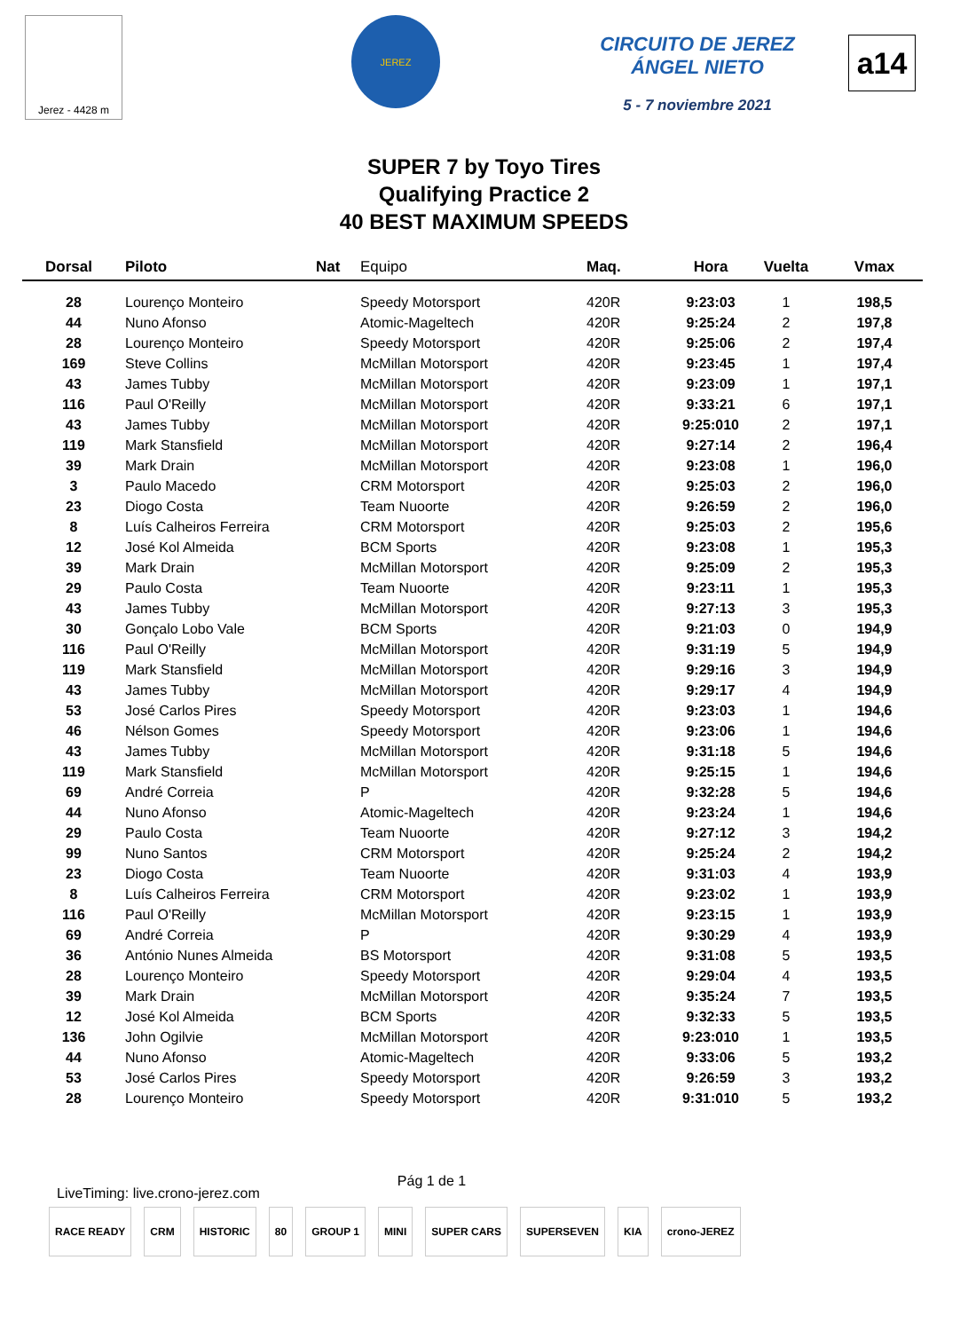Jerez - 4428 m
JEREZ
CIRCUITO DE JEREZ ÁNGEL NIETO
5 - 7 noviembre 2021
a14
SUPER 7 by Toyo Tires
Qualifying Practice 2
40 BEST MAXIMUM SPEEDS
| Dorsal | Piloto | Nat | Equipo | Maq. | Hora | Vuelta | Vmax |
| --- | --- | --- | --- | --- | --- | --- | --- |
| 28 | Lourenço Monteiro | | Speedy Motorsport | 420R | 9:23:03 | 1 | 198,5 |
| 44 | Nuno Afonso | | Atomic-Mageltech | 420R | 9:25:24 | 2 | 197,8 |
| 28 | Lourenço Monteiro | | Speedy Motorsport | 420R | 9:25:06 | 2 | 197,4 |
| 169 | Steve Collins | | McMillan Motorsport | 420R | 9:23:45 | 1 | 197,4 |
| 43 | James Tubby | | McMillan Motorsport | 420R | 9:23:09 | 1 | 197,1 |
| 116 | Paul O'Reilly | | McMillan Motorsport | 420R | 9:33:21 | 6 | 197,1 |
| 43 | James Tubby | | McMillan Motorsport | 420R | 9:25:010 | 2 | 197,1 |
| 119 | Mark Stansfield | | McMillan Motorsport | 420R | 9:27:14 | 2 | 196,4 |
| 39 | Mark Drain | | McMillan Motorsport | 420R | 9:23:08 | 1 | 196,0 |
| 3 | Paulo Macedo | | CRM Motorsport | 420R | 9:25:03 | 2 | 196,0 |
| 23 | Diogo Costa | | Team Nuoorte | 420R | 9:26:59 | 2 | 196,0 |
| 8 | Luís Calheiros Ferreira | | CRM Motorsport | 420R | 9:25:03 | 2 | 195,6 |
| 12 | José Kol Almeida | | BCM Sports | 420R | 9:23:08 | 1 | 195,3 |
| 39 | Mark Drain | | McMillan Motorsport | 420R | 9:25:09 | 2 | 195,3 |
| 29 | Paulo Costa | | Team Nuoorte | 420R | 9:23:11 | 1 | 195,3 |
| 43 | James Tubby | | McMillan Motorsport | 420R | 9:27:13 | 3 | 195,3 |
| 30 | Gonçalo Lobo Vale | | BCM Sports | 420R | 9:21:03 | 0 | 194,9 |
| 116 | Paul O'Reilly | | McMillan Motorsport | 420R | 9:31:19 | 5 | 194,9 |
| 119 | Mark Stansfield | | McMillan Motorsport | 420R | 9:29:16 | 3 | 194,9 |
| 43 | James Tubby | | McMillan Motorsport | 420R | 9:29:17 | 4 | 194,9 |
| 53 | José Carlos Pires | | Speedy Motorsport | 420R | 9:23:03 | 1 | 194,6 |
| 46 | Nélson Gomes | | Speedy Motorsport | 420R | 9:23:06 | 1 | 194,6 |
| 43 | James Tubby | | McMillan Motorsport | 420R | 9:31:18 | 5 | 194,6 |
| 119 | Mark Stansfield | | McMillan Motorsport | 420R | 9:25:15 | 1 | 194,6 |
| 69 | André Correia | | P | 420R | 9:32:28 | 5 | 194,6 |
| 44 | Nuno Afonso | | Atomic-Mageltech | 420R | 9:23:24 | 1 | 194,6 |
| 29 | Paulo Costa | | Team Nuoorte | 420R | 9:27:12 | 3 | 194,2 |
| 99 | Nuno Santos | | CRM Motorsport | 420R | 9:25:24 | 2 | 194,2 |
| 23 | Diogo Costa | | Team Nuoorte | 420R | 9:31:03 | 4 | 193,9 |
| 8 | Luís Calheiros Ferreira | | CRM Motorsport | 420R | 9:23:02 | 1 | 193,9 |
| 116 | Paul O'Reilly | | McMillan Motorsport | 420R | 9:23:15 | 1 | 193,9 |
| 69 | André Correia | | P | 420R | 9:30:29 | 4 | 193,9 |
| 36 | António Nunes Almeida | | BS Motorsport | 420R | 9:31:08 | 5 | 193,5 |
| 28 | Lourenço Monteiro | | Speedy Motorsport | 420R | 9:29:04 | 4 | 193,5 |
| 39 | Mark Drain | | McMillan Motorsport | 420R | 9:35:24 | 7 | 193,5 |
| 12 | José Kol Almeida | | BCM Sports | 420R | 9:32:33 | 5 | 193,5 |
| 136 | John Ogilvie | | McMillan Motorsport | 420R | 9:23:010 | 1 | 193,5 |
| 44 | Nuno Afonso | | Atomic-Mageltech | 420R | 9:33:06 | 5 | 193,2 |
| 53 | José Carlos Pires | | Speedy Motorsport | 420R | 9:26:59 | 3 | 193,2 |
| 28 | Lourenço Monteiro | | Speedy Motorsport | 420R | 9:31:010 | 5 | 193,2 |
LiveTiming: live.crono-jerez.com Pág 1 de 1
RACE READY CRM HISTORIC 80 GROUP 1 MINI SUPER CARS SUPERSEVEN KIA crono-JEREZ